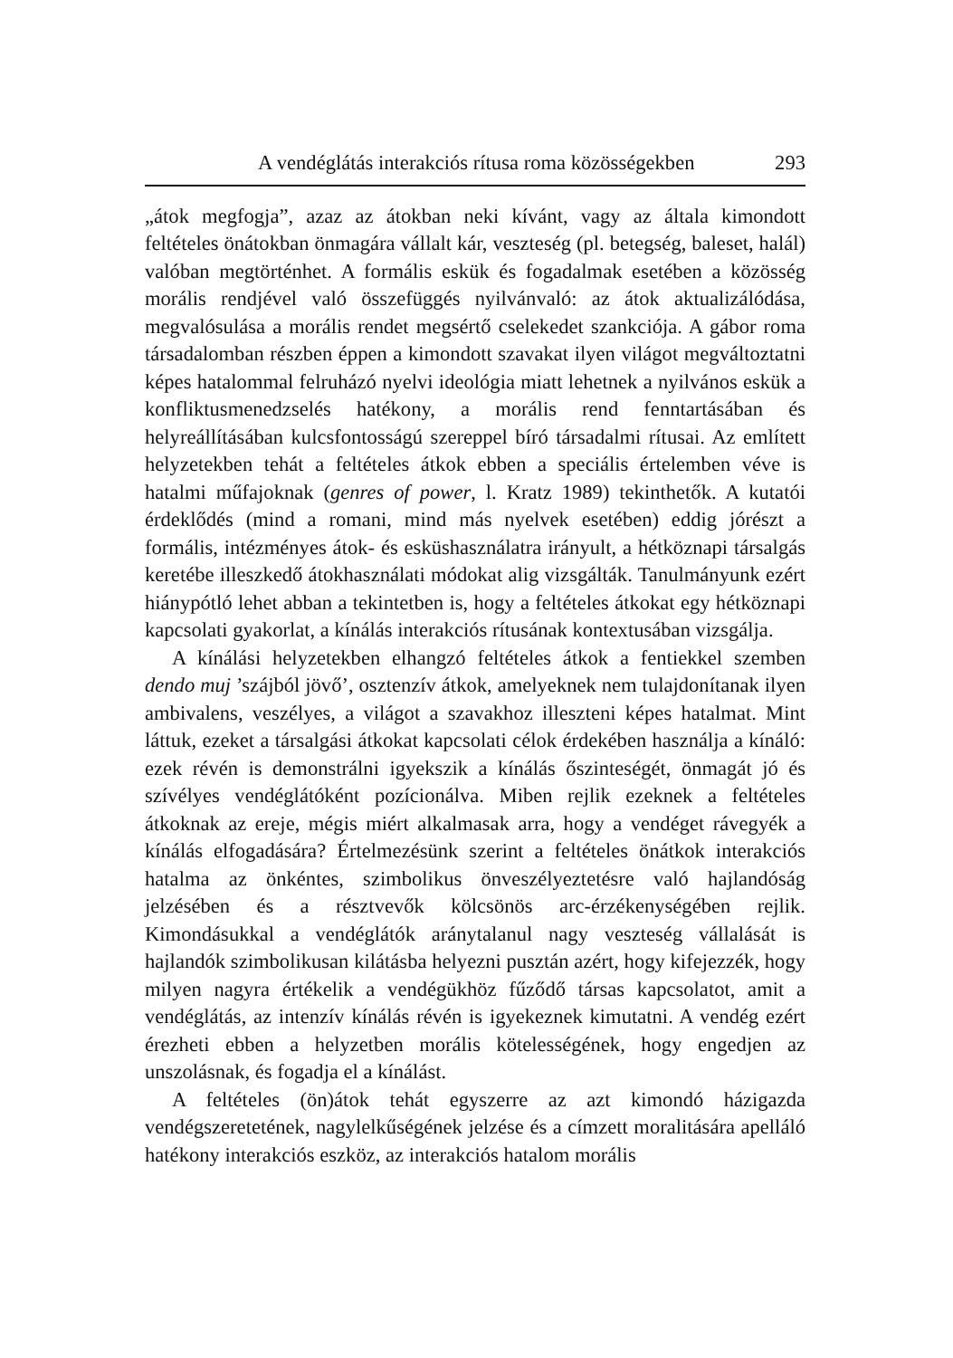A vendéglátás interakciós rítusa roma közösségekben 293
„átok megfogja”, azaz az átokban neki kívánt, vagy az általa kimondott feltételes önátokban önmagára vállalt kár, veszteség (pl. betegség, baleset, halál) valóban megtörténhet. A formális eskük és fogadalmak esetében a közösség morális rendjével való összefüggés nyilvánvaló: az átok aktualizálódása, megvalósulása a morális rendet megsértő cselekedet szankciója. A gábor roma társadalomban részben éppen a kimondott szavakat ilyen világot megváltoztatni képes hatalommal felruházó nyelvi ideológia miatt lehetnek a nyilvános eskük a konfliktusmenedzselés hatékony, a morális rend fenntartásában és helyreállításában kulcsfontosságú szereppel bíró társadalmi rítusai. Az említett helyzetekben tehát a feltételes átkok ebben a speciális értelemben véve is hatalmi műfajoknak (genres of power, l. Kratz 1989) tekinthetők. A kutatói érdeklődés (mind a romani, mind más nyelvek esetében) eddig jórészt a formális, intézményes átok- és esküshasználatra irányult, a hétköznapi társalgás keretébe illeszkedő átokhasználati módokat alig vizsgálták. Tanulmányunk ezért hiánypótló lehet abban a tekintetben is, hogy a feltételes átkokat egy hétköznapi kapcsolati gyakorlat, a kínálás interakciós rítusának kontextusában vizsgálja.
A kínálási helyzetekben elhangzó feltételes átkok a fentiekkel szemben dendo muj ’szájból jövő’, osztenzív átkok, amelyeknek nem tulajdonítanak ilyen ambivalens, veszélyes, a világot a szavakhoz illeszteni képes hatalmat. Mint láttuk, ezeket a társalgási átkokat kapcsolati célok érdekében használja a kínáló: ezek révén is demonstrálni igyekszik a kínálás őszinteségét, önmagát jó és szívélyes vendéglátóként pozícionálva. Miben rejlik ezeknek a feltételes átkoknak az ereje, mégis miért alkalmasak arra, hogy a vendéget rávegyék a kínálás elfogadására? Értelmezésünk szerint a feltételes önátkok interakciós hatalma az önkéntes, szimbolikus önveszélyeztetésre való hajlandóság jelzésében és a résztvevők kölcsönös arc-érzékenységében rejlik. Kimondásukkal a vendéglátók aránytalanul nagy veszteség vállalását is hajlandók szimbolikusan kilátásba helyezni pusztán azért, hogy kifejezzék, hogy milyen nagyra értékelik a vendégükhöz fűződő társas kapcsolatot, amit a vendéglátás, az intenzív kínálás révén is igyekeznek kimutatni. A vendég ezért érezheti ebben a helyzetben morális kötelességének, hogy engedjen az unszolásnak, és fogadja el a kínálást.
A feltételes (ön)átok tehát egyszerre az azt kimondó házigazda vendégszeretetének, nagylelkűségének jelzése és a címzett moralitására apelláló hatékony interakciós eszköz, az interakciós hatalom morális